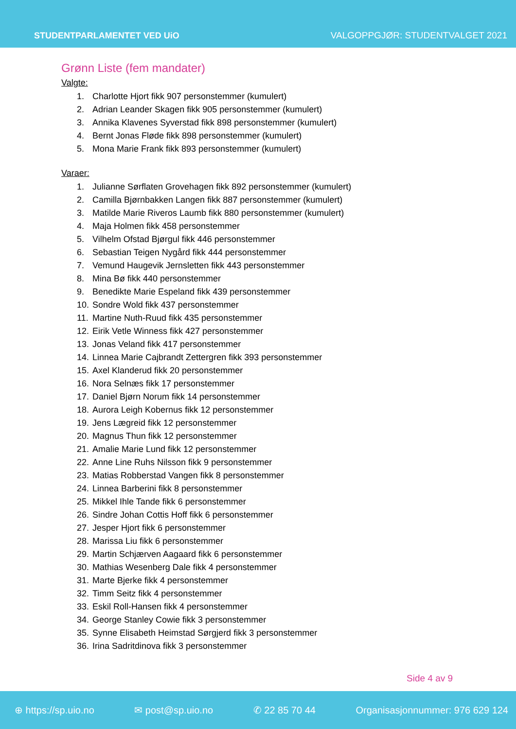STUDENTPARLAMENTET VED UiO
VALGOPPGJØR: STUDENTVALGET 2021
Grønn Liste (fem mandater)
Valgte:
1. Charlotte Hjort fikk 907 personstemmer (kumulert)
2. Adrian Leander Skagen fikk 905 personstemmer (kumulert)
3. Annika Klavenes Syverstad fikk 898 personstemmer (kumulert)
4. Bernt Jonas Fløde fikk 898 personstemmer (kumulert)
5. Mona Marie Frank fikk 893 personstemmer (kumulert)
Varaer:
1. Julianne Sørflaten Grovehagen fikk 892 personstemmer (kumulert)
2. Camilla Bjørnbakken Langen fikk 887 personstemmer (kumulert)
3. Matilde Marie Riveros Laumb fikk 880 personstemmer (kumulert)
4. Maja Holmen fikk 458 personstemmer
5. Vilhelm Ofstad Bjørgul fikk 446 personstemmer
6. Sebastian Teigen Nygård fikk 444 personstemmer
7. Vemund Haugevik Jernsletten fikk 443 personstemmer
8. Mina Bø fikk 440 personstemmer
9. Benedikte Marie Espeland fikk 439 personstemmer
10. Sondre Wold fikk 437 personstemmer
11. Martine Nuth-Ruud fikk 435 personstemmer
12. Eirik Vetle Winness fikk 427 personstemmer
13. Jonas Veland fikk 417 personstemmer
14. Linnea Marie Cajbrandt Zettergren fikk 393 personstemmer
15. Axel Klanderud fikk 20 personstemmer
16. Nora Selnæs fikk 17 personstemmer
17. Daniel Bjørn Norum fikk 14 personstemmer
18. Aurora Leigh Kobernus fikk 12 personstemmer
19. Jens Lægreid fikk 12 personstemmer
20. Magnus Thun fikk 12 personstemmer
21. Amalie Marie Lund fikk 12 personstemmer
22. Anne Line Ruhs Nilsson fikk 9 personstemmer
23. Matias Robberstad Vangen fikk 8 personstemmer
24. Linnea Barberini fikk 8 personstemmer
25. Mikkel Ihle Tande fikk 6 personstemmer
26. Sindre Johan Cottis Hoff fikk 6 personstemmer
27. Jesper Hjort fikk 6 personstemmer
28. Marissa Liu fikk 6 personstemmer
29. Martin Schjærven Aagaard fikk 6 personstemmer
30. Mathias Wesenberg Dale fikk 4 personstemmer
31. Marte Bjerke fikk 4 personstemmer
32. Timm Seitz fikk 4 personstemmer
33. Eskil Roll-Hansen fikk 4 personstemmer
34. George Stanley Cowie fikk 3 personstemmer
35. Synne Elisabeth Heimstad Sørgjerd fikk 3 personstemmer
36. Irina Sadritdinova fikk 3 personstemmer
Side 4 av 9
⊕ https://sp.uio.no ✉ post@sp.uio.no ✆ 22 85 70 44 Organisasjonnummer: 976 629 124